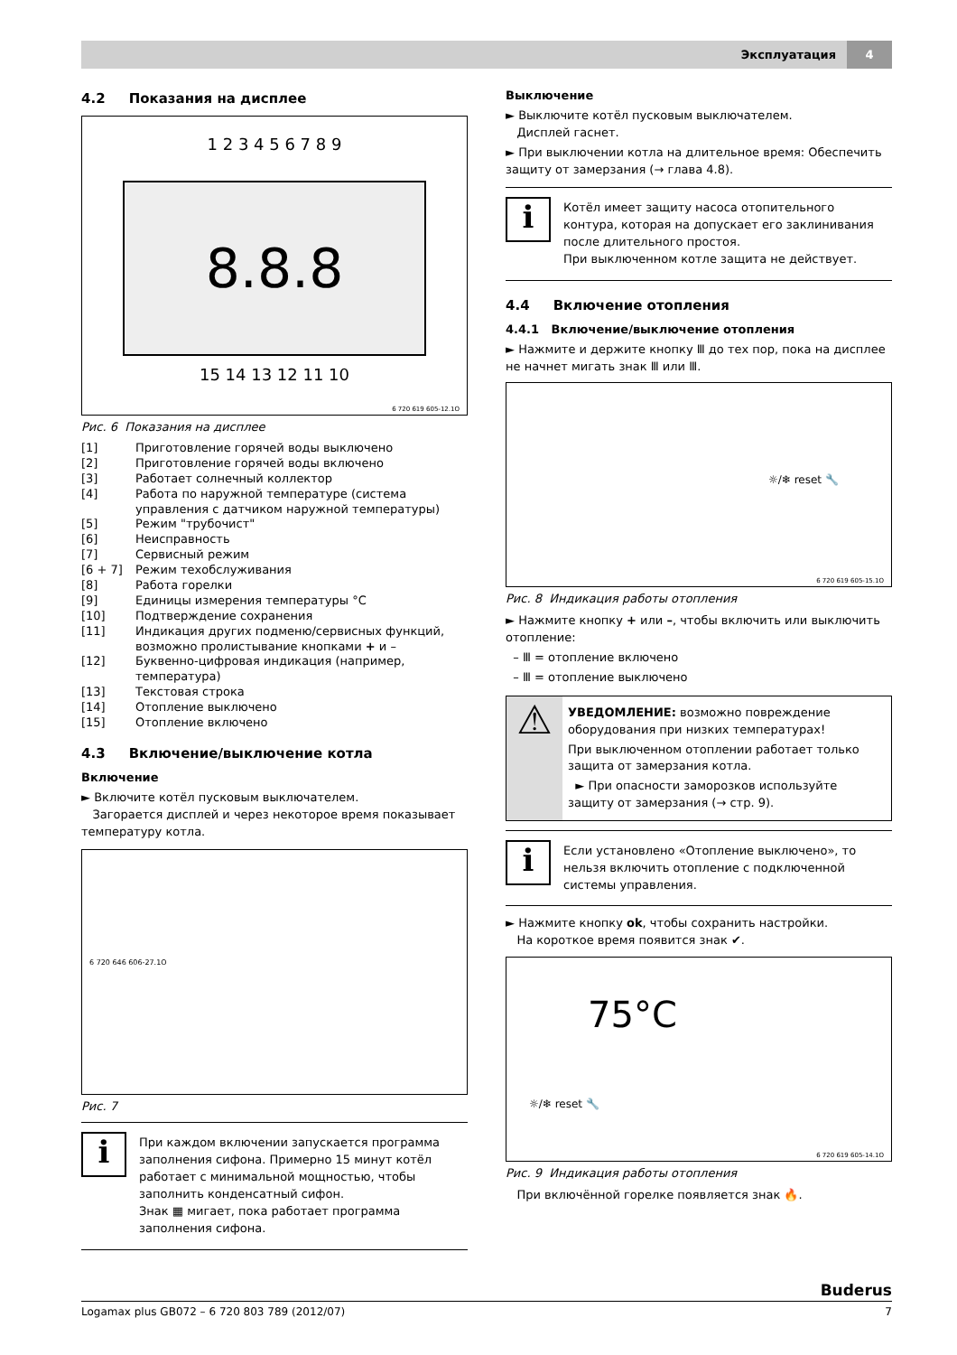Эксплуатация
4
4.2 Показания на дисплее
1 2 3 4 5 6 7 8 9
8.8.8
15 14 13 12 11 10
6 720 619 605-12.1O
Рис. 6 Показания на дисплее
| [1] | Приготовление горячей воды выключено |
| [2] | Приготовление горячей воды включено |
| [3] | Работает солнечный коллектор |
| [4] | Работа по наружной температуре (система управления с датчиком наружной температуры) |
| [5] | Режим "трубочист" |
| [6] | Неисправность |
| [7] | Сервисный режим |
| [6 + 7] | Режим техобслуживания |
| [8] | Работа горелки |
| [9] | Единицы измерения температуры °C |
| [10] | Подтверждение сохранения |
| [11] | Индикация других подменю/сервисных функций, возможно пролистывание кнопками + и – |
| [12] | Буквенно-цифровая индикация (например, температура) |
| [13] | Текстовая строка |
| [14] | Отопление выключено |
| [15] | Отопление включено |
4.3 Включение/выключение котла
Включение
► Включите котёл пусковым выключателем.
Загорается дисплей и через некоторое время показывает температуру котла.
6 720 646 606-27.1O
Рис. 7
i
При каждом включении запускается программа заполнения сифона. Примерно 15 минут котёл работает с минимальной мощностью, чтобы заполнить конденсатный сифон.
Знак ▦ мигает, пока работает программа заполнения сифона.
Выключение
► Выключите котёл пусковым выключателем.
Дисплей гаснет.
► При выключении котла на длительное время: Обеспечить защиту от замерзания (→ глава 4.8).
i
Котёл имеет защиту насоса отопительного контура, которая на допускает его заклинивания после длительного простоя.
При выключенном котле защита не действует.
4.4 Включение отопления
4.4.1 Включение/выключение отопления
► Нажмите и держите кнопку Ⅲ до тех пор, пока на дисплее не начнет мигать знак Ⅲ или Ⅲ.
☼/❄ reset 🔧
6 720 619 605-15.1O
Рис. 8 Индикация работы отопления
► Нажмите кнопку + или –, чтобы включить или выключить отопление:
– Ⅲ = отопление включено
– Ⅲ = отопление выключено
⚠
УВЕДОМЛЕНИЕ: возможно повреждение оборудования при низких температурах!
При выключенном отоплении работает только защита от замерзания котла.
► При опасности заморозков используйте защиту от замерзания (→ стр. 9).
i
Если установлено «Отопление выключено», то нельзя включить отопление с подключенной системы управления.
► Нажмите кнопку ok, чтобы сохранить настройки.
На короткое время появится знак ✔.
75°C
☼/❄ reset 🔧
6 720 619 605-14.1O
Рис. 9 Индикация работы отопления
При включённой горелке появляется знак 🔥.
Buderus
Logamax plus GB072 – 6 720 803 789 (2012/07) 7